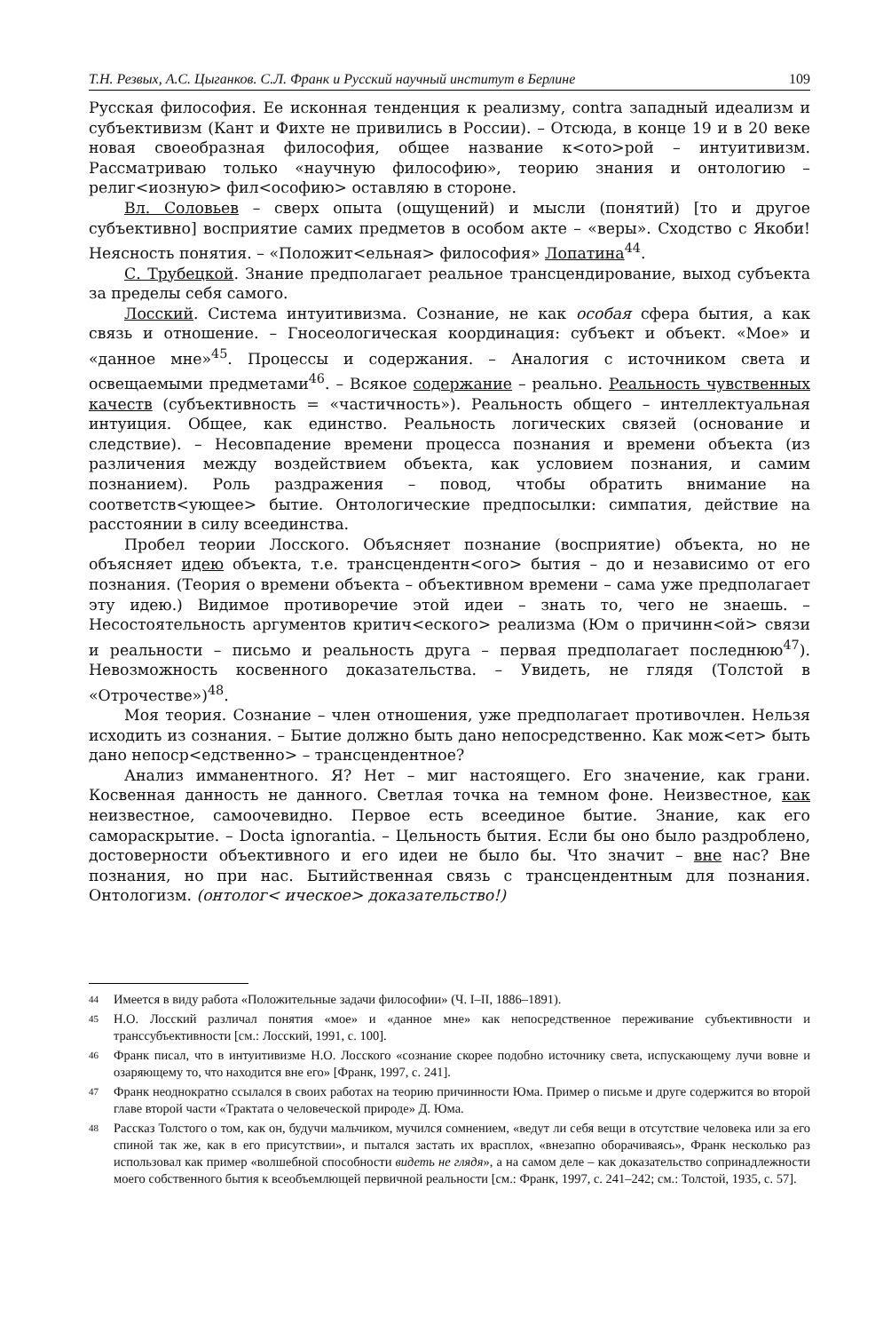Т.Н. Резвых, А.С. Цыганков. С.Л. Франк и Русский научный институт в Берлине 109
Русская философия. Ее исконная тенденция к реализму, contra западный идеализм и субъективизм (Кант и Фихте не привились в России). – Отсюда, в конце 19 и в 20 веке новая своеобразная философия, общее название к<ото>рой – интуитивизм. Рассматриваю только «научную философию», теорию знания и онтологию – религ<иозную> фил<ософию> оставляю в стороне.
Вл. Соловьев – сверх опыта (ощущений) и мысли (понятий) [то и другое субъективно] восприятие самих предметов в особом акте – «веры». Сходство с Якоби! Неясность понятия. – «Положит<ельная> философия» Лопатина<sup>44</sup>.
С. Трубецкой. Знание предполагает реальное трансцендирование, выход субъекта за пределы себя самого.
Лосский. Система интуитивизма. Сознание, не как особая сфера бытия, а как связь и отношение. – Гносеологическая координация: субъект и объект. «Мое» и «данное мне»<sup>45</sup>. Процессы и содержания. – Аналогия с источником света и освещаемыми предметами<sup>46</sup>. – Всякое содержание – реально. Реальность чувственных качеств (субъективность = «частичность»). Реальность общего – интеллектуальная интуиция. Общее, как единство. Реальность логических связей (основание и следствие). – Несовпадение времени процесса познания и времени объекта (из различения между воздействием объекта, как условием познания, и самим познанием). Роль раздражения – повод, чтобы обратить внимание на соответств<ующее> бытие. Онтологические предпосылки: симпатия, действие на расстоянии в силу всеединства.
Пробел теории Лосского. Объясняет познание (восприятие) объекта, но не объясняет идею объекта, т.е. трансцендентн<ого> бытия – до и независимо от его познания. (Теория о времени объекта – объективном времени – сама уже предполагает эту идею.) Видимое противоречие этой идеи – знать то, чего не знаешь. – Несостоятельность аргументов критич<еского> реализма (Юм о причинн<ой> связи и реальности – письмо и реальность друга – первая предполагает последнюю<sup>47</sup>). Невозможность косвенного доказательства. – Увидеть, не глядя (Толстой в «Отрочестве»)<sup>48</sup>.
Моя теория. Сознание – член отношения, уже предполагает противочлен. Нельзя исходить из сознания. – Бытие должно быть дано непосредственно. Как мож<ет> быть дано непоср<едственно> – трансцендентное?
Анализ имманентного. Я? Нет – миг настоящего. Его значение, как грани. Косвенная данность не данного. Светлая точка на темном фоне. Неизвестное, как неизвестное, самоочевидно. Первое есть всеединое бытие. Знание, как его самораскрытие. – Docta ignorantia. – Цельность бытия. Если бы оно было раздроблено, достоверности объективного и его идеи не было бы. Что значит – вне нас? Вне познания, но при нас. Бытийственная связь с трансцендентным для познания. Онтологизм. (онтолог< ическое> доказательство!)
44 Имеется в виду работа «Положительные задачи философии» (Ч. I–II, 1886–1891).
45 Н.О. Лосский различал понятия «мое» и «данное мне» как непосредственное переживание субъективности и транссубъективности [см.: Лосский, 1991, с. 100].
46 Франк писал, что в интуитивизме Н.О. Лосского «сознание скорее подобно источнику света, испускающему лучи вовне и озаряющему то, что находится вне его» [Франк, 1997, с. 241].
47 Франк неоднократно ссылался в своих работах на теорию причинности Юма. Пример о письме и друге содержится во второй главе второй части «Трактата о человеческой природе» Д. Юма.
48 Рассказ Толстого о том, как он, будучи мальчиком, мучился сомнением, «ведут ли себя вещи в отсутствие человека или за его спиной так же, как в его присутствии», и пытался застать их врасплох, «внезапно оборачиваясь», Франк несколько раз использовал как пример «волшебной способности видеть не глядя», а на самом деле – как доказательство сопринадлежности моего собственного бытия к всеобъемлющей первичной реальности [см.: Франк, 1997, с. 241–242; см.: Толстой, 1935, с. 57].